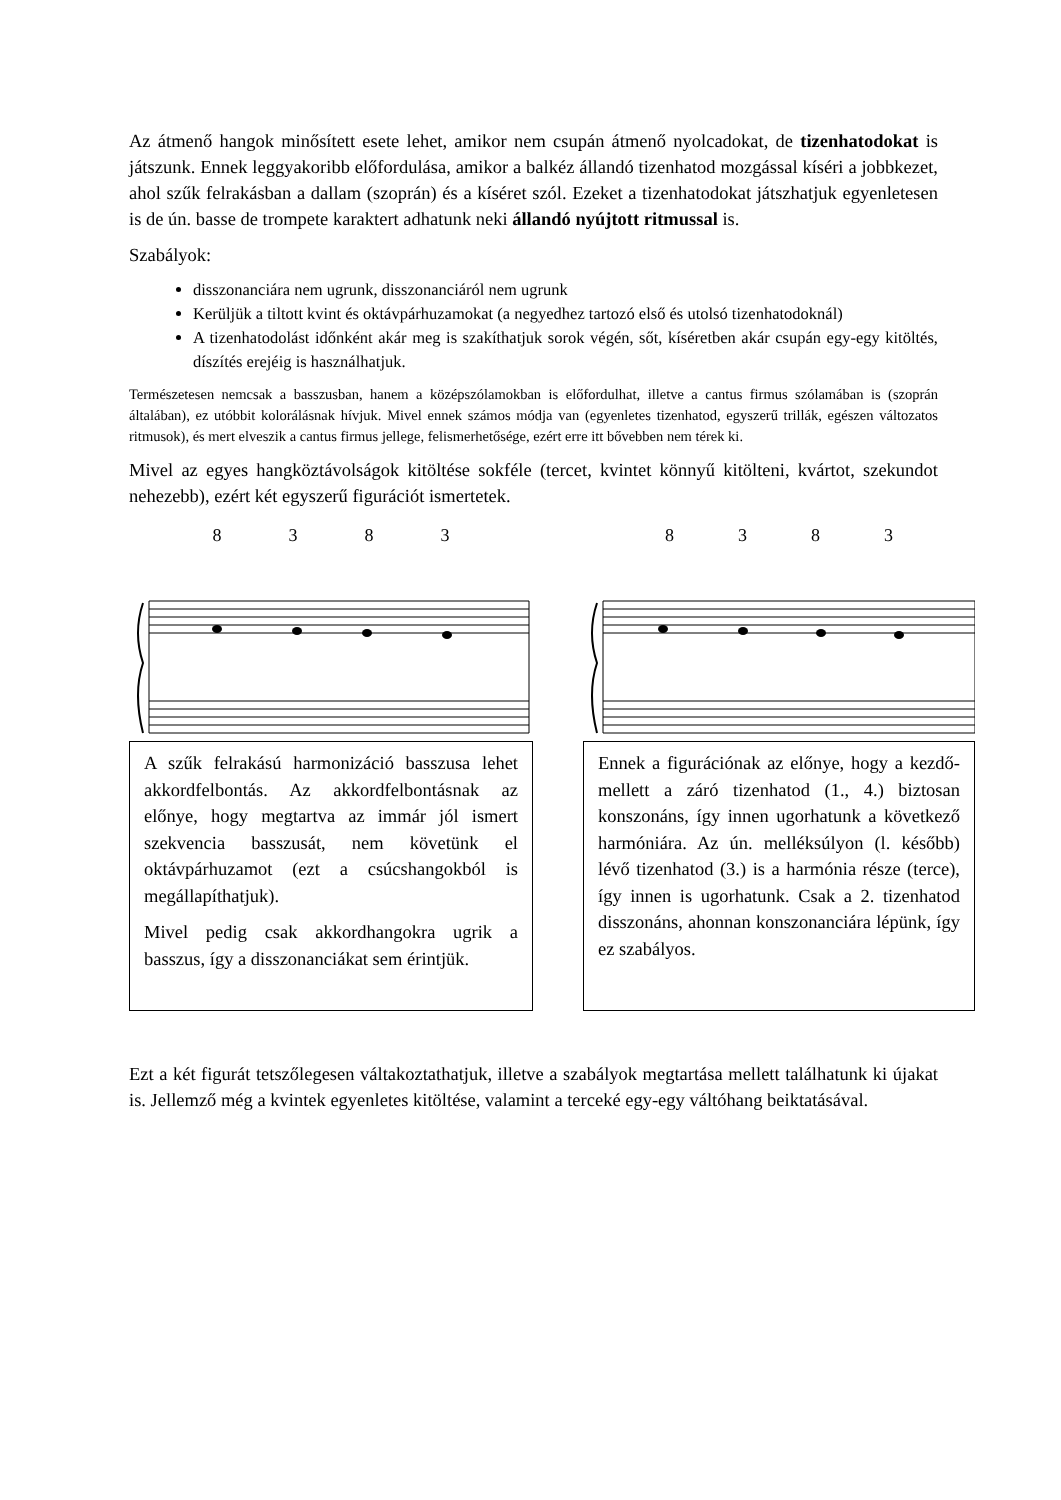Az átmenő hangok minősített esete lehet, amikor nem csupán átmenő nyolcadokat, de tizenhatodokat is játszunk. Ennek leggyakoribb előfordulása, amikor a balkéz állandó tizenhatod mozgással kíséri a jobbkezet, ahol szűk felrakásban a dallam (szoprán) és a kíséret szól. Ezeket a tizenhatodokat játszhatjuk egyenletesen is de ún. basse de trompete karaktert adhatunk neki állandó nyújtott ritmussal is.
Szabályok:
disszonanciára nem ugrunk, disszonanciáról nem ugrunk
Kerüljük a tiltott kvint és oktávpárhuzamokat (a negyedhez tartozó első és utolsó tizenhatodoknál)
A tizenhatodolást időnként akár meg is szakíthatjuk sorok végén, sőt, kíséretben akár csupán egy-egy kitöltés, díszítés erejéig is használhatjuk.
Természetesen nemcsak a basszusban, hanem a középszólamokban is előfordulhat, illetve a cantus firmus szólamában is (szoprán általában), ez utóbbit kolorálásnak hívjuk. Mivel ennek számos módja van (egyenletes tizenhatod, egyszerű trillák, egészen változatos ritmusok), és mert elveszik a cantus firmus jellege, felismerhetősége, ezért erre itt bővebben nem térek ki.
Mivel az egyes hangköztávolságok kitöltése sokféle (tercet, kvintet könnyű kitölteni, kvártot, szekundot nehezebb), ezért két egyszerű figurációt ismertetek.
8 3 8 3
A szűk felrakású harmonizáció basszusa lehet akkordfelbontás. Az akkordfelbontásnak az előnye, hogy megtartva az immár jól ismert szekvencia basszusát, nem követünk el oktávpárhuzamot (ezt a csúcshangokból is megállapíthatjuk).
Mivel pedig csak akkordhangokra ugrik a basszus, így a disszonanciákat sem érintjük.
8 3 8 3
Ennek a figurációnak az előnye, hogy a kezdő- mellett a záró tizenhatod (1., 4.) biztosan konszonáns, így innen ugorhatunk a következő harmóniára. Az ún. melléksúlyon (l. később) lévő tizenhatod (3.) is a harmónia része (terce), így innen is ugorhatunk. Csak a 2. tizenhatod disszonáns, ahonnan konszonanciára lépünk, így ez szabályos.
Ezt a két figurát tetszőlegesen váltakoztathatjuk, illetve a szabályok megtartása mellett találhatunk ki újakat is. Jellemző még a kvintek egyenletes kitöltése, valamint a terceké egy-egy váltóhang beiktatásával.